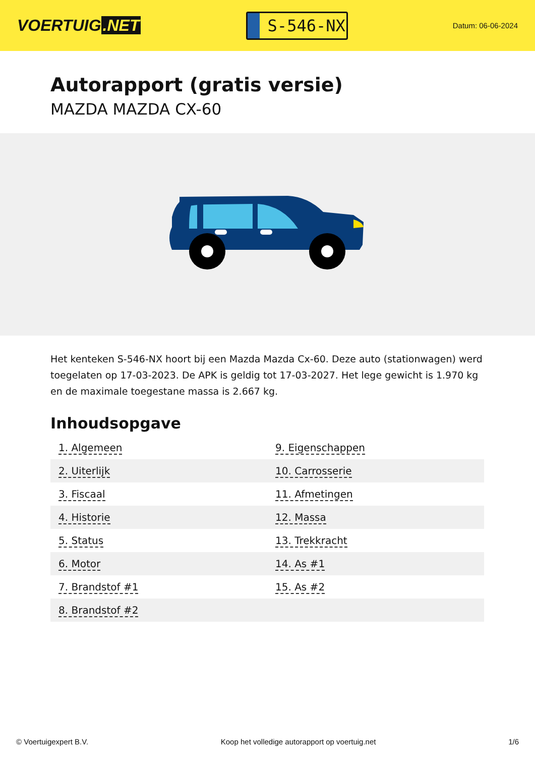VOERTUIG.NET
S-546-NX
Datum: 06-06-2024
Autorapport (gratis versie)
MAZDA MAZDA CX-60
Het kenteken S-546-NX hoort bij een Mazda Mazda Cx-60. Deze auto (stationwagen) werd toegelaten op 17-03-2023. De APK is geldig tot 17-03-2027. Het lege gewicht is 1.970 kg en de maximale toegestane massa is 2.667 kg.
Inhoudsopgave
| 1. Algemeen | 9. Eigenschappen |
| 2. Uiterlijk | 10. Carrosserie |
| 3. Fiscaal | 11. Afmetingen |
| 4. Historie | 12. Massa |
| 5. Status | 13. Trekkracht |
| 6. Motor | 14. As #1 |
| 7. Brandstof #1 | 15. As #2 |
| 8. Brandstof #2 | |
© Voertuigexpert B.V. Koop het volledige autorapport op voertuig.net 1/6